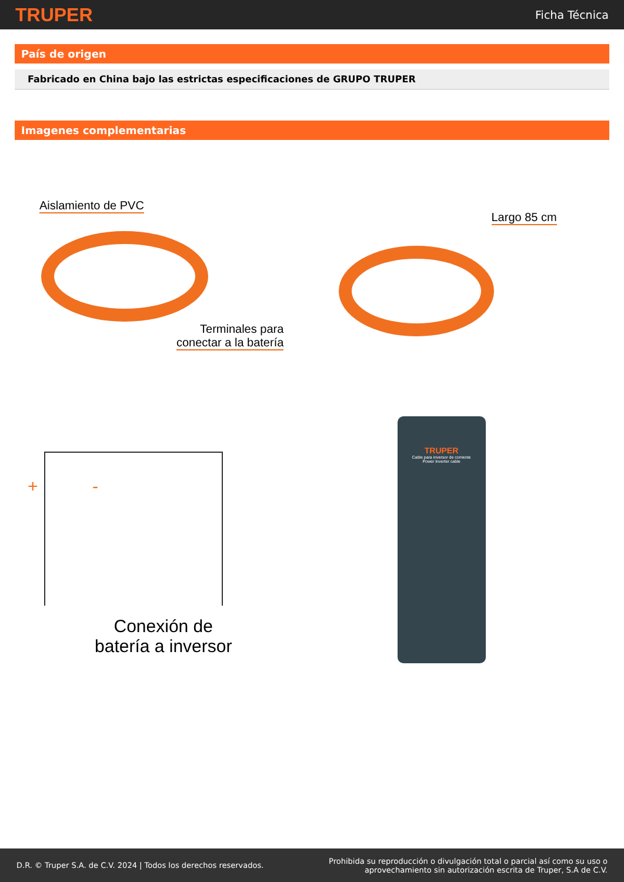TRUPER Ficha Técnica
País de origen
Fabricado en China bajo las estrictas especificaciones de GRUPO TRUPER
Imagenes complementarias
Aislamiento de PVC
Terminales para
conectar a la batería
Largo 85 cm
+ -
Conexión de
batería a inversor
TRUPER
Cable para inversor de corriente
Power Inverter cable
D.R. © Truper S.A. de C.V. 2024 | Todos los derechos reservados. Prohibida su reproducción o divulgación total o parcial así como su uso o
aprovechamiento sin autorización escrita de Truper, S.A de C.V.